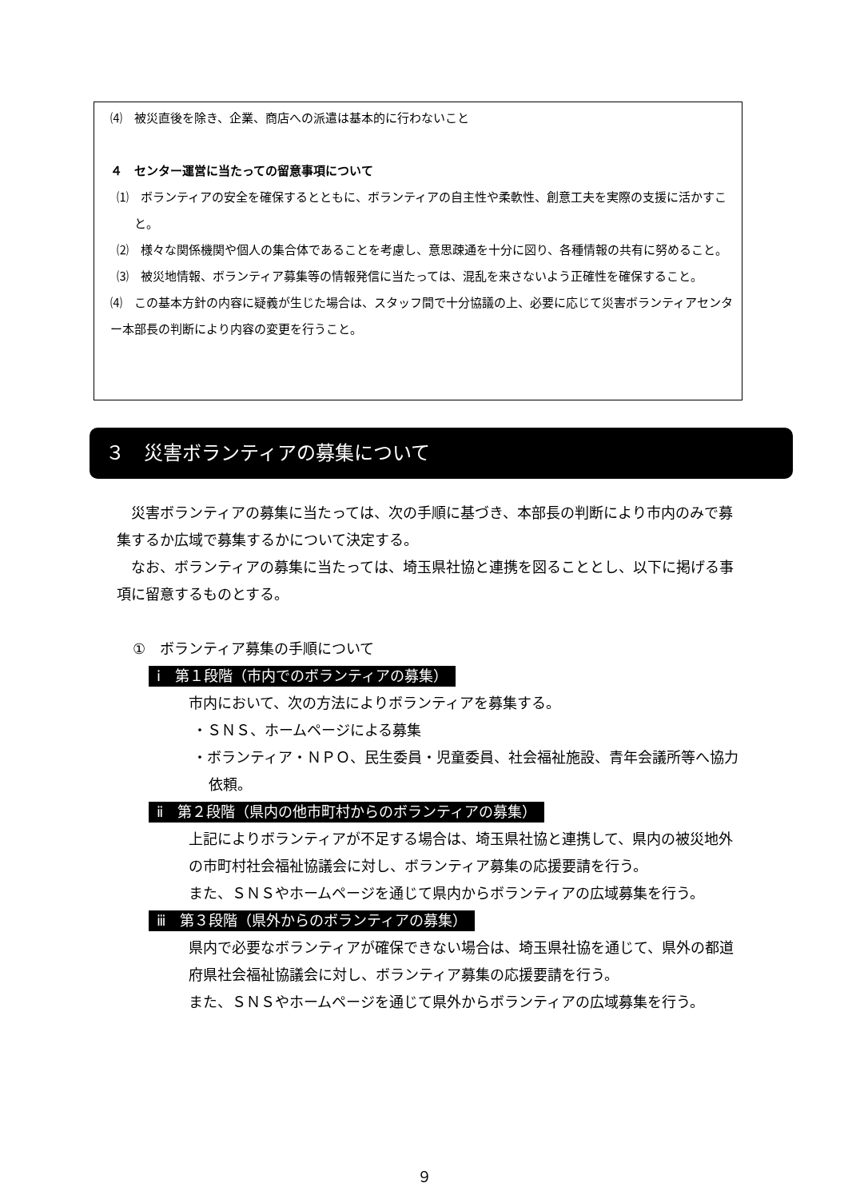⑷　被災直後を除き、企業、商店への派遣は基本的に行わないこと
４　センター運営に当たっての留意事項について
⑴　ボランティアの安全を確保するとともに、ボランティアの自主性や柔軟性、創意工夫を実際の支援に活かすこと。
⑵　様々な関係機関や個人の集合体であることを考慮し、意思疎通を十分に図り、各種情報の共有に努めること。
⑶　被災地情報、ボランティア募集等の情報発信に当たっては、混乱を来さないよう正確性を確保すること。
⑷　この基本方針の内容に疑義が生じた場合は、スタッフ間で十分協議の上、必要に応じて災害ボランティアセンター本部長の判断により内容の変更を行うこと。
３　災害ボランティアの募集について
　災害ボランティアの募集に当たっては、次の手順に基づき、本部長の判断により市内のみで募集するか広域で募集するかについて決定する。
　なお、ボランティアの募集に当たっては、埼玉県社協と連携を図ることとし、以下に掲げる事項に留意するものとする。
①　ボランティア募集の手順について
ⅰ　第１段階（市内でのボランティアの募集）
市内において、次の方法によりボランティアを募集する。
・ＳＮＳ、ホームページによる募集
・ボランティア・ＮＰＯ、民生委員・児童委員、社会福祉施設、青年会議所等へ協力依頼。
ⅱ　第２段階（県内の他市町村からのボランティアの募集）
上記によりボランティアが不足する場合は、埼玉県社協と連携して、県内の被災地外の市町村社会福祉協議会に対し、ボランティア募集の応援要請を行う。
また、ＳＮＳやホームページを通じて県内からボランティアの広域募集を行う。
ⅲ　第３段階（県外からのボランティアの募集）
県内で必要なボランティアが確保できない場合は、埼玉県社協を通じて、県外の都道府県社会福祉協議会に対し、ボランティア募集の応援要請を行う。
また、ＳＮＳやホームページを通じて県外からボランティアの広域募集を行う。
９